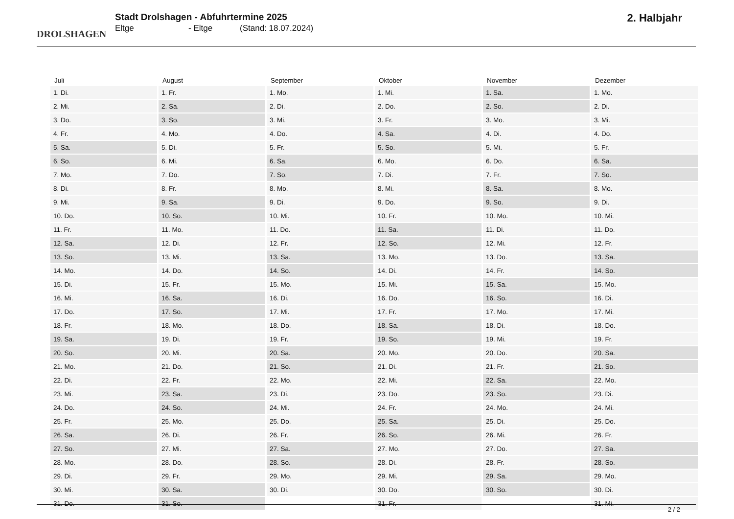DROLSHAGEN
Stadt Drolshagen - Abfuhrtermine 2025
Eltge - Eltge (Stand: 18.07.2024)
2. Halbjahr
| Juli | August | September | Oktober | November | Dezember |
| --- | --- | --- | --- | --- | --- |
| 1. Di. | 1. Fr. | 1. Mo. | 1. Mi. | 1. Sa. | 1. Mo. |
| 2. Mi. | 2. Sa. | 2. Di. | 2. Do. | 2. So. | 2. Di. |
| 3. Do. | 3. So. | 3. Mi. | 3. Fr. | 3. Mo. | 3. Mi. |
| 4. Fr. | 4. Mo. | 4. Do. | 4. Sa. | 4. Di. | 4. Do. |
| 5. Sa. | 5. Di. | 5. Fr. | 5. So. | 5. Mi. | 5. Fr. |
| 6. So. | 6. Mi. | 6. Sa. | 6. Mo. | 6. Do. | 6. Sa. |
| 7. Mo. | 7. Do. | 7. So. | 7. Di. | 7. Fr. | 7. So. |
| 8. Di. | 8. Fr. | 8. Mo. | 8. Mi. | 8. Sa. | 8. Mo. |
| 9. Mi. | 9. Sa. | 9. Di. | 9. Do. | 9. So. | 9. Di. |
| 10. Do. | 10. So. | 10. Mi. | 10. Fr. | 10. Mo. | 10. Mi. |
| 11. Fr. | 11. Mo. | 11. Do. | 11. Sa. | 11. Di. | 11. Do. |
| 12. Sa. | 12. Di. | 12. Fr. | 12. So. | 12. Mi. | 12. Fr. |
| 13. So. | 13. Mi. | 13. Sa. | 13. Mo. | 13. Do. | 13. Sa. |
| 14. Mo. | 14. Do. | 14. So. | 14. Di. | 14. Fr. | 14. So. |
| 15. Di. | 15. Fr. | 15. Mo. | 15. Mi. | 15. Sa. | 15. Mo. |
| 16. Mi. | 16. Sa. | 16. Di. | 16. Do. | 16. So. | 16. Di. |
| 17. Do. | 17. So. | 17. Mi. | 17. Fr. | 17. Mo. | 17. Mi. |
| 18. Fr. | 18. Mo. | 18. Do. | 18. Sa. | 18. Di. | 18. Do. |
| 19. Sa. | 19. Di. | 19. Fr. | 19. So. | 19. Mi. | 19. Fr. |
| 20. So. | 20. Mi. | 20. Sa. | 20. Mo. | 20. Do. | 20. Sa. |
| 21. Mo. | 21. Do. | 21. So. | 21. Di. | 21. Fr. | 21. So. |
| 22. Di. | 22. Fr. | 22. Mo. | 22. Mi. | 22. Sa. | 22. Mo. |
| 23. Mi. | 23. Sa. | 23. Di. | 23. Do. | 23. So. | 23. Di. |
| 24. Do. | 24. So. | 24. Mi. | 24. Fr. | 24. Mo. | 24. Mi. |
| 25. Fr. | 25. Mo. | 25. Do. | 25. Sa. | 25. Di. | 25. Do. |
| 26. Sa. | 26. Di. | 26. Fr. | 26. So. | 26. Mi. | 26. Fr. |
| 27. So. | 27. Mi. | 27. Sa. | 27. Mo. | 27. Do. | 27. Sa. |
| 28. Mo. | 28. Do. | 28. So. | 28. Di. | 28. Fr. | 28. So. |
| 29. Di. | 29. Fr. | 29. Mo. | 29. Mi. | 29. Sa. | 29. Mo. |
| 30. Mi. | 30. Sa. | 30. Di. | 30. Do. | 30. So. | 30. Di. |
| 31. Do. | 31. So. | | 31. Fr. | | 31. Mi. |
2 / 2